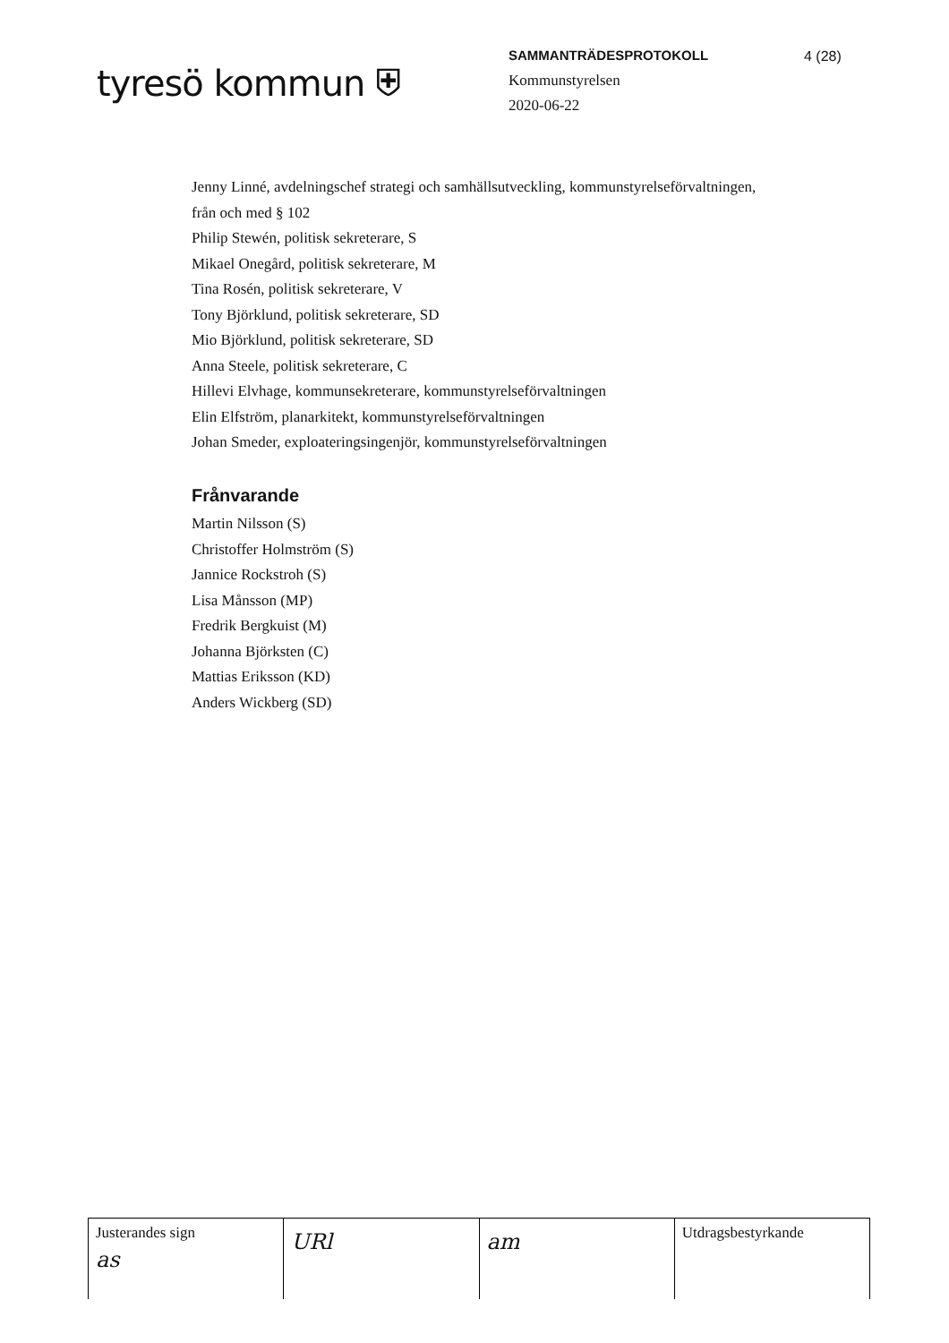tyresö kommun ⛨
SAMMANTRÄDESPROTOKOLL
Kommunstyrelsen
2020-06-22
4 (28)
Jenny Linné, avdelningschef strategi och samhällsutveckling, kommunstyrelseförvaltningen,
från och med § 102
Philip Stewén, politisk sekreterare, S
Mikael Onegård, politisk sekreterare, M
Tina Rosén, politisk sekreterare, V
Tony Björklund, politisk sekreterare, SD
Mio Björklund, politisk sekreterare, SD
Anna Steele, politisk sekreterare, C
Hillevi Elvhage, kommunsekreterare, kommunstyrelseförvaltningen
Elin Elfström, planarkitekt, kommunstyrelseförvaltningen
Johan Smeder, exploateringsingenjör, kommunstyrelseförvaltningen
Frånvarande
Martin Nilsson (S)
Christoffer Holmström (S)
Jannice Rockstroh (S)
Lisa Månsson (MP)
Fredrik Bergkuist (M)
Johanna Björksten (C)
Mattias Eriksson (KD)
Anders Wickberg (SD)
| Justerandes sign as | URl | am | Utdragsbestyrkande |